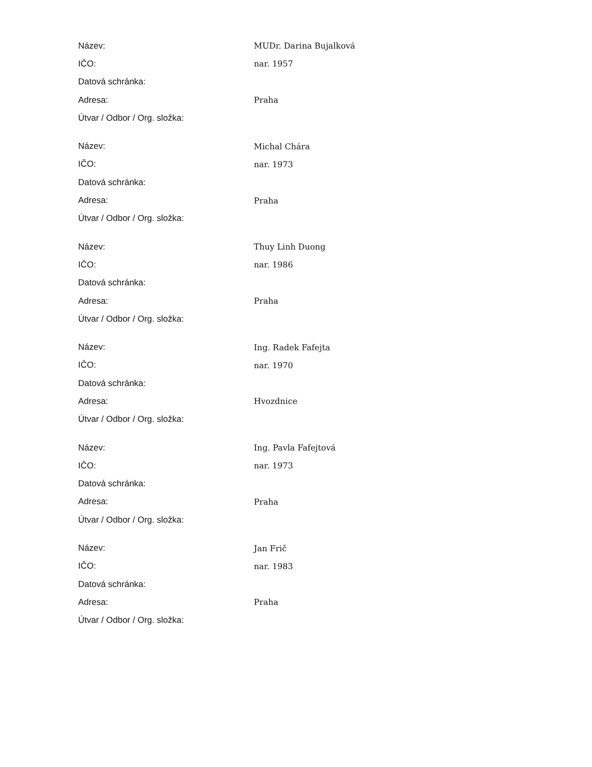| Název: | MUDr. Darina Bujalková |
| IČO: | nar. 1957 |
| Datová schránka: | |
| Adresa: | Praha |
| Útvar / Odbor / Org. složka: | |
| Název: | Michal Chára |
| IČO: | nar. 1973 |
| Datová schránka: | |
| Adresa: | Praha |
| Útvar / Odbor / Org. složka: | |
| Název: | Thuy Linh Duong |
| IČO: | nar. 1986 |
| Datová schránka: | |
| Adresa: | Praha |
| Útvar / Odbor / Org. složka: | |
| Název: | Ing. Radek Fafejta |
| IČO: | nar. 1970 |
| Datová schránka: | |
| Adresa: | Hvozdnice |
| Útvar / Odbor / Org. složka: | |
| Název: | Ing. Pavla Fafejtová |
| IČO: | nar. 1973 |
| Datová schránka: | |
| Adresa: | Praha |
| Útvar / Odbor / Org. složka: | |
| Název: | Jan Frič |
| IČO: | nar. 1983 |
| Datová schránka: | |
| Adresa: | Praha |
| Útvar / Odbor / Org. složka: | |